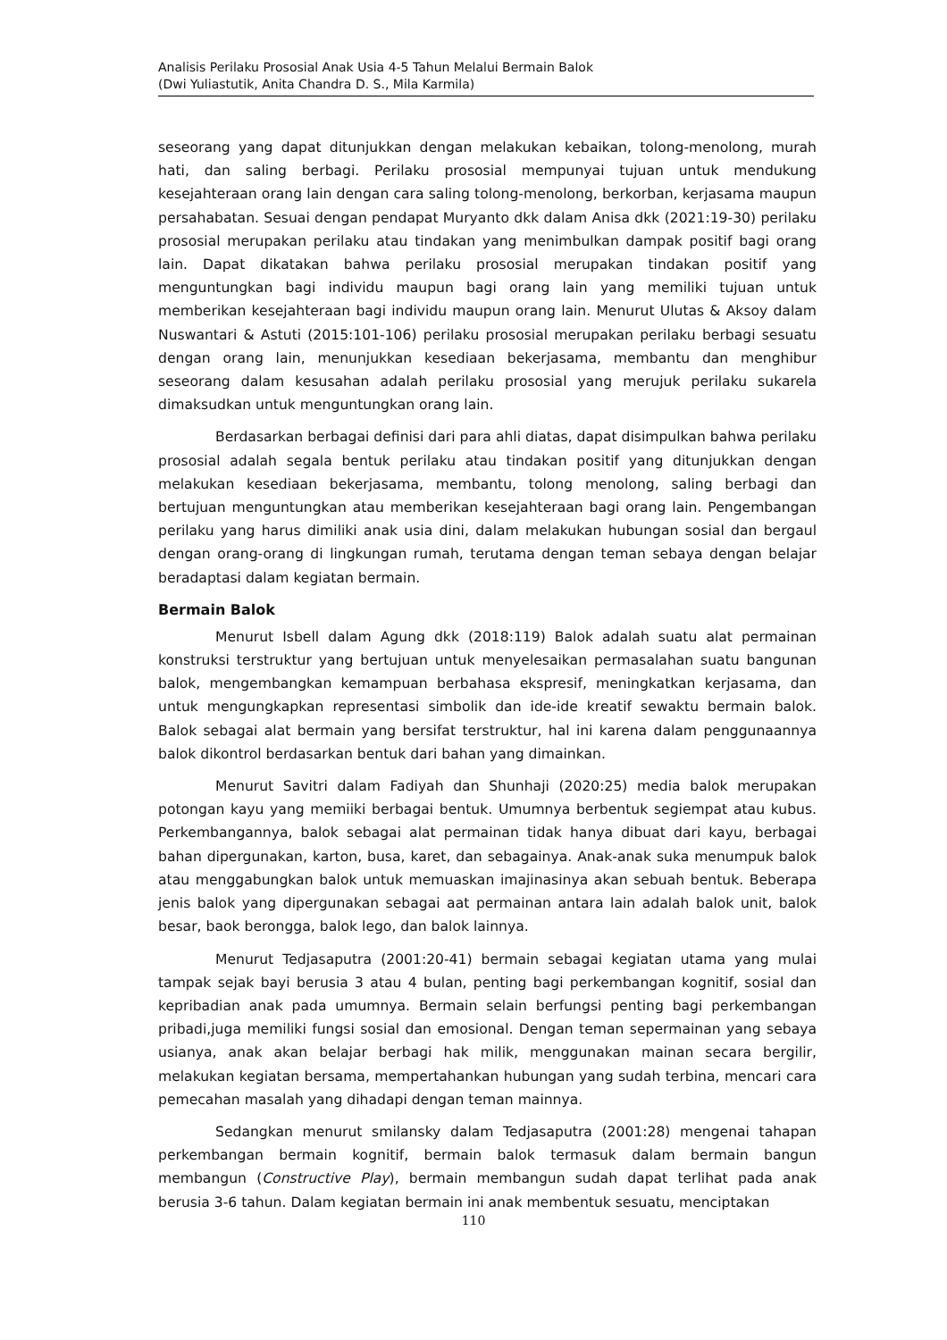Analisis Perilaku Prososial Anak Usia 4-5 Tahun Melalui Bermain Balok
(Dwi Yuliastutik, Anita Chandra D. S., Mila Karmila)
seseorang yang dapat ditunjukkan dengan melakukan kebaikan, tolong-menolong, murah hati, dan saling berbagi. Perilaku prososial mempunyai tujuan untuk mendukung kesejahteraan orang lain dengan cara saling tolong-menolong, berkorban, kerjasama maupun persahabatan. Sesuai dengan pendapat Muryanto dkk dalam Anisa dkk (2021:19-30) perilaku prososial merupakan perilaku atau tindakan yang menimbulkan dampak positif bagi orang lain. Dapat dikatakan bahwa perilaku prososial merupakan tindakan positif yang menguntungkan bagi individu maupun bagi orang lain yang memiliki tujuan untuk memberikan kesejahteraan bagi individu maupun orang lain. Menurut Ulutas & Aksoy dalam Nuswantari & Astuti (2015:101-106) perilaku prososial merupakan perilaku berbagi sesuatu dengan orang lain, menunjukkan kesediaan bekerjasama, membantu dan menghibur seseorang dalam kesusahan adalah perilaku prososial yang merujuk perilaku sukarela dimaksudkan untuk menguntungkan orang lain.
Berdasarkan berbagai definisi dari para ahli diatas, dapat disimpulkan bahwa perilaku prososial adalah segala bentuk perilaku atau tindakan positif yang ditunjukkan dengan melakukan kesediaan bekerjasama, membantu, tolong menolong, saling berbagi dan bertujuan menguntungkan atau memberikan kesejahteraan bagi orang lain. Pengembangan perilaku yang harus dimiliki anak usia dini, dalam melakukan hubungan sosial dan bergaul dengan orang-orang di lingkungan rumah, terutama dengan teman sebaya dengan belajar beradaptasi dalam kegiatan bermain.
Bermain Balok
Menurut Isbell dalam Agung dkk (2018:119) Balok adalah suatu alat permainan konstruksi terstruktur yang bertujuan untuk menyelesaikan permasalahan suatu bangunan balok, mengembangkan kemampuan berbahasa ekspresif, meningkatkan kerjasama, dan untuk mengungkapkan representasi simbolik dan ide-ide kreatif sewaktu bermain balok. Balok sebagai alat bermain yang bersifat terstruktur, hal ini karena dalam penggunaannya balok dikontrol berdasarkan bentuk dari bahan yang dimainkan.
Menurut Savitri dalam Fadiyah dan Shunhaji (2020:25) media balok merupakan potongan kayu yang memiiki berbagai bentuk. Umumnya berbentuk segiempat atau kubus. Perkembangannya, balok sebagai alat permainan tidak hanya dibuat dari kayu, berbagai bahan dipergunakan, karton, busa, karet, dan sebagainya. Anak-anak suka menumpuk balok atau menggabungkan balok untuk memuaskan imajinasinya akan sebuah bentuk. Beberapa jenis balok yang dipergunakan sebagai aat permainan antara lain adalah balok unit, balok besar, baok berongga, balok lego, dan balok lainnya.
Menurut Tedjasaputra (2001:20-41) bermain sebagai kegiatan utama yang mulai tampak sejak bayi berusia 3 atau 4 bulan, penting bagi perkembangan kognitif, sosial dan kepribadian anak pada umumnya. Bermain selain berfungsi penting bagi perkembangan pribadi,juga memiliki fungsi sosial dan emosional. Dengan teman sepermainan yang sebaya usianya, anak akan belajar berbagi hak milik, menggunakan mainan secara bergilir, melakukan kegiatan bersama, mempertahankan hubungan yang sudah terbina, mencari cara pemecahan masalah yang dihadapi dengan teman mainnya.
Sedangkan menurut smilansky dalam Tedjasaputra (2001:28) mengenai tahapan perkembangan bermain kognitif, bermain balok termasuk dalam bermain bangun membangun (Constructive Play), bermain membangun sudah dapat terlihat pada anak berusia 3-6 tahun. Dalam kegiatan bermain ini anak membentuk sesuatu, menciptakan
110